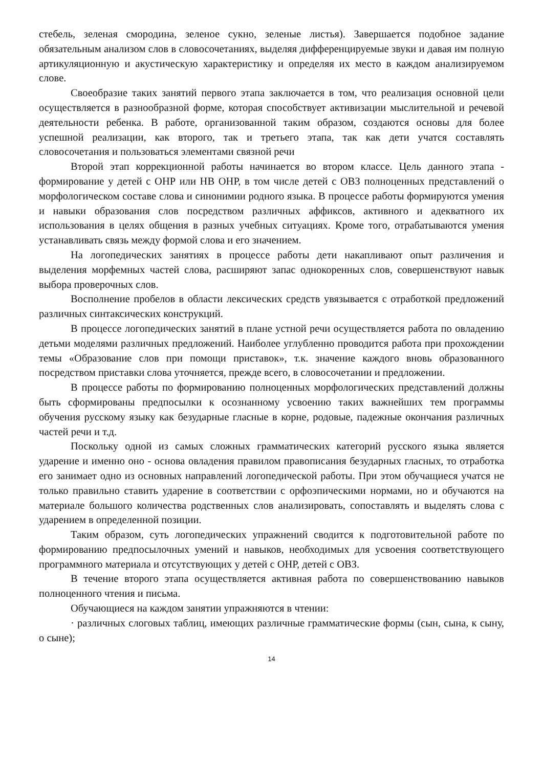стебель, зеленая смородина, зеленое сукно, зеленые листья). Завершается подобное задание обязательным анализом слов в словосочетаниях, выделяя дифференцируемые звуки и давая им полную артикуляционную и акустическую характеристику и определяя их место в каждом анализируемом слове.
Своеобразие таких занятий первого этапа заключается в том, что реализация основной цели осуществляется в разнообразной форме, которая способствует активизации мыслительной и речевой деятельности ребенка. В работе, организованной таким образом, создаются основы для более успешной реализации, как второго, так и третьего этапа, так как дети учатся составлять словосочетания и пользоваться элементами связной речи
Второй этап коррекционной работы начинается во втором классе. Цель данного этапа - формирование у детей с ОНР или НВ ОНР, в том числе детей с ОВЗ полноценных представлений о морфологическом составе слова и синонимии родного языка. В процессе работы формируются умения и навыки образования слов посредством различных аффиксов, активного и адекватного их использования в целях общения в разных учебных ситуациях. Кроме того, отрабатываются умения устанавливать связь между формой слова и его значением.
На логопедических занятиях в процессе работы дети накапливают опыт различения и выделения морфемных частей слова, расширяют запас однокоренных слов, совершенствуют навык выбора проверочных слов.
Восполнение пробелов в области лексических средств увязывается с отработкой предложений различных синтаксических конструкций.
В процессе логопедических занятий в плане устной речи осуществляется работа по овладению детьми моделями различных предложений. Наиболее углубленно проводится работа при прохождении темы «Образование слов при помощи приставок», т.к. значение каждого вновь образованного посредством приставки слова уточняется, прежде всего, в словосочетании и предложении.
В процессе работы по формированию полноценных морфологических представлений должны быть сформированы предпосылки к осознанному усвоению таких важнейших тем программы обучения русскому языку как безударные гласные в корне, родовые, падежные окончания различных частей речи и т.д.
Поскольку одной из самых сложных грамматических категорий русского языка является ударение и именно оно - основа овладения правилом правописания безударных гласных, то отработка его занимает одно из основных направлений логопедической работы. При этом обучащиеся учатся не только правильно ставить ударение в соответствии с орфоэпическими нормами, но и обучаются на материале большого количества родственных слов анализировать, сопоставлять и выделять слова с ударением в определенной позиции.
Таким образом, суть логопедических упражнений сводится к подготовительной работе по формированию предпосылочных умений и навыков, необходимых для усвоения соответствующего программного материала и отсутствующих у детей с ОНР, детей с ОВЗ.
В течение второго этапа осуществляется активная работа по совершенствованию навыков полноценного чтения и письма.
Обучающиеся на каждом занятии упражняются в чтении:
· различных слоговых таблиц, имеющих различные грамматические формы (сын, сына, к сыну, о сыне);
14